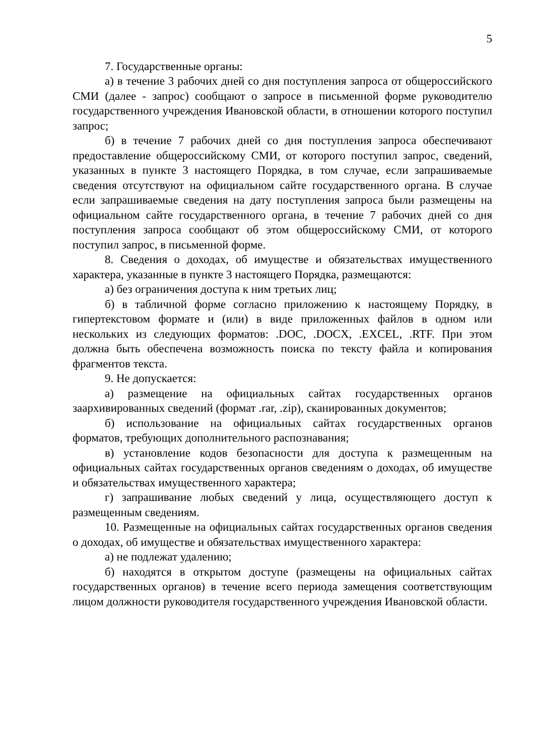5
7. Государственные органы:
а) в течение 3 рабочих дней со дня поступления запроса от общероссийского СМИ (далее - запрос) сообщают о запросе в письменной форме руководителю государственного учреждения Ивановской области, в отношении которого поступил запрос;
б) в течение 7 рабочих дней со дня поступления запроса обеспечивают предоставление общероссийскому СМИ, от которого поступил запрос, сведений, указанных в пункте 3 настоящего Порядка, в том случае, если запрашиваемые сведения отсутствуют на официальном сайте государственного органа. В случае если запрашиваемые сведения на дату поступления запроса были размещены на официальном сайте государственного органа, в течение 7 рабочих дней со дня поступления запроса сообщают об этом общероссийскому СМИ, от которого поступил запрос, в письменной форме.
8. Сведения о доходах, об имуществе и обязательствах имущественного характера, указанные в пункте 3 настоящего Порядка, размещаются:
а) без ограничения доступа к ним третьих лиц;
б) в табличной форме согласно приложению к настоящему Порядку, в гипертекстовом формате и (или) в виде приложенных файлов в одном или нескольких из следующих форматов: .DOC, .DOCX, .EXCEL, .RTF. При этом должна быть обеспечена возможность поиска по тексту файла и копирования фрагментов текста.
9. Не допускается:
а) размещение на официальных сайтах государственных органов заархивированных сведений (формат .rar, .zip), сканированных документов;
б) использование на официальных сайтах государственных органов форматов, требующих дополнительного распознавания;
в) установление кодов безопасности для доступа к размещенным на официальных сайтах государственных органов сведениям о доходах, об имуществе и обязательствах имущественного характера;
г) запрашивание любых сведений у лица, осуществляющего доступ к размещенным сведениям.
10. Размещенные на официальных сайтах государственных органов сведения о доходах, об имуществе и обязательствах имущественного характера:
а) не подлежат удалению;
б) находятся в открытом доступе (размещены на официальных сайтах государственных органов) в течение всего периода замещения соответствующим лицом должности руководителя государственного учреждения Ивановской области.